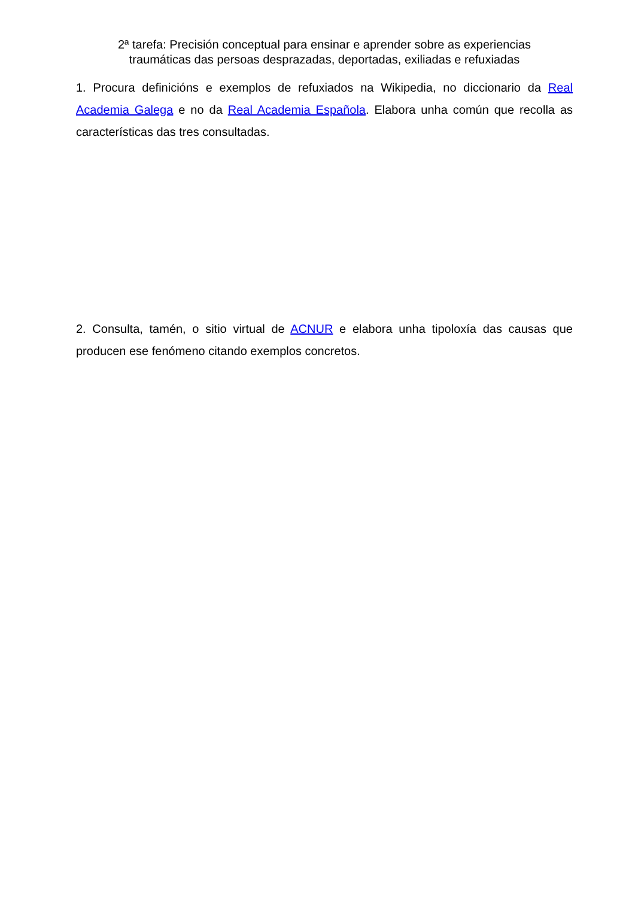2ª tarefa: Precisión conceptual para ensinar e aprender sobre as experiencias
traumáticas das persoas desprazadas, deportadas, exiliadas e refuxiadas
1. Procura definicións e exemplos de refuxiados na Wikipedia, no diccionario da Real Academia Galega e no da Real Academia Española. Elabora unha común que recolla as características das tres consultadas.
2. Consulta, tamén, o sitio virtual de ACNUR e elabora unha tipoloxía das causas que producen ese fenómeno citando exemplos concretos.